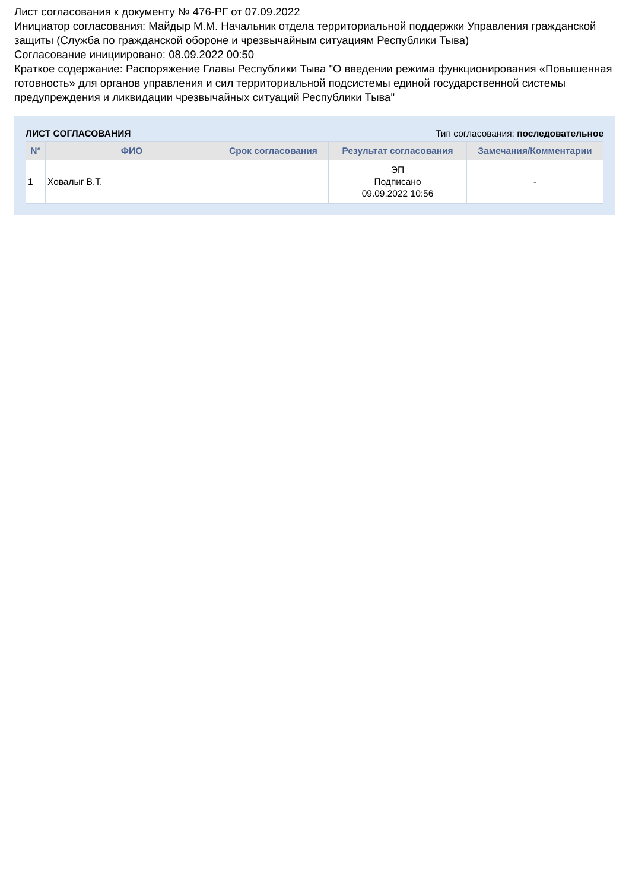Лист согласования к документу № 476-РГ от 07.09.2022
Инициатор согласования: Майдыр М.М. Начальник отдела территориальной поддержки Управления гражданской защиты (Служба по гражданской обороне и чрезвычайным ситуациям Республики Тыва)
Согласование инициировано: 08.09.2022 00:50
Краткое содержание: Распоряжение Главы Республики Тыва "О введении режима функционирования «Повышенная готовность» для органов управления и сил территориальной подсистемы единой государственной системы предупреждения и ликвидации чрезвычайных ситуаций Республики Тыва"
ЛИСТ СОГЛАСОВАНИЯ Тип согласования: последовательное
| N° | ФИО | Срок согласования | Результат согласования | Замечания/Комментарии |
| --- | --- | --- | --- | --- |
| 1 | Ховалыг В.Т. | | ЭП Подписано 09.09.2022 10:56 | - |